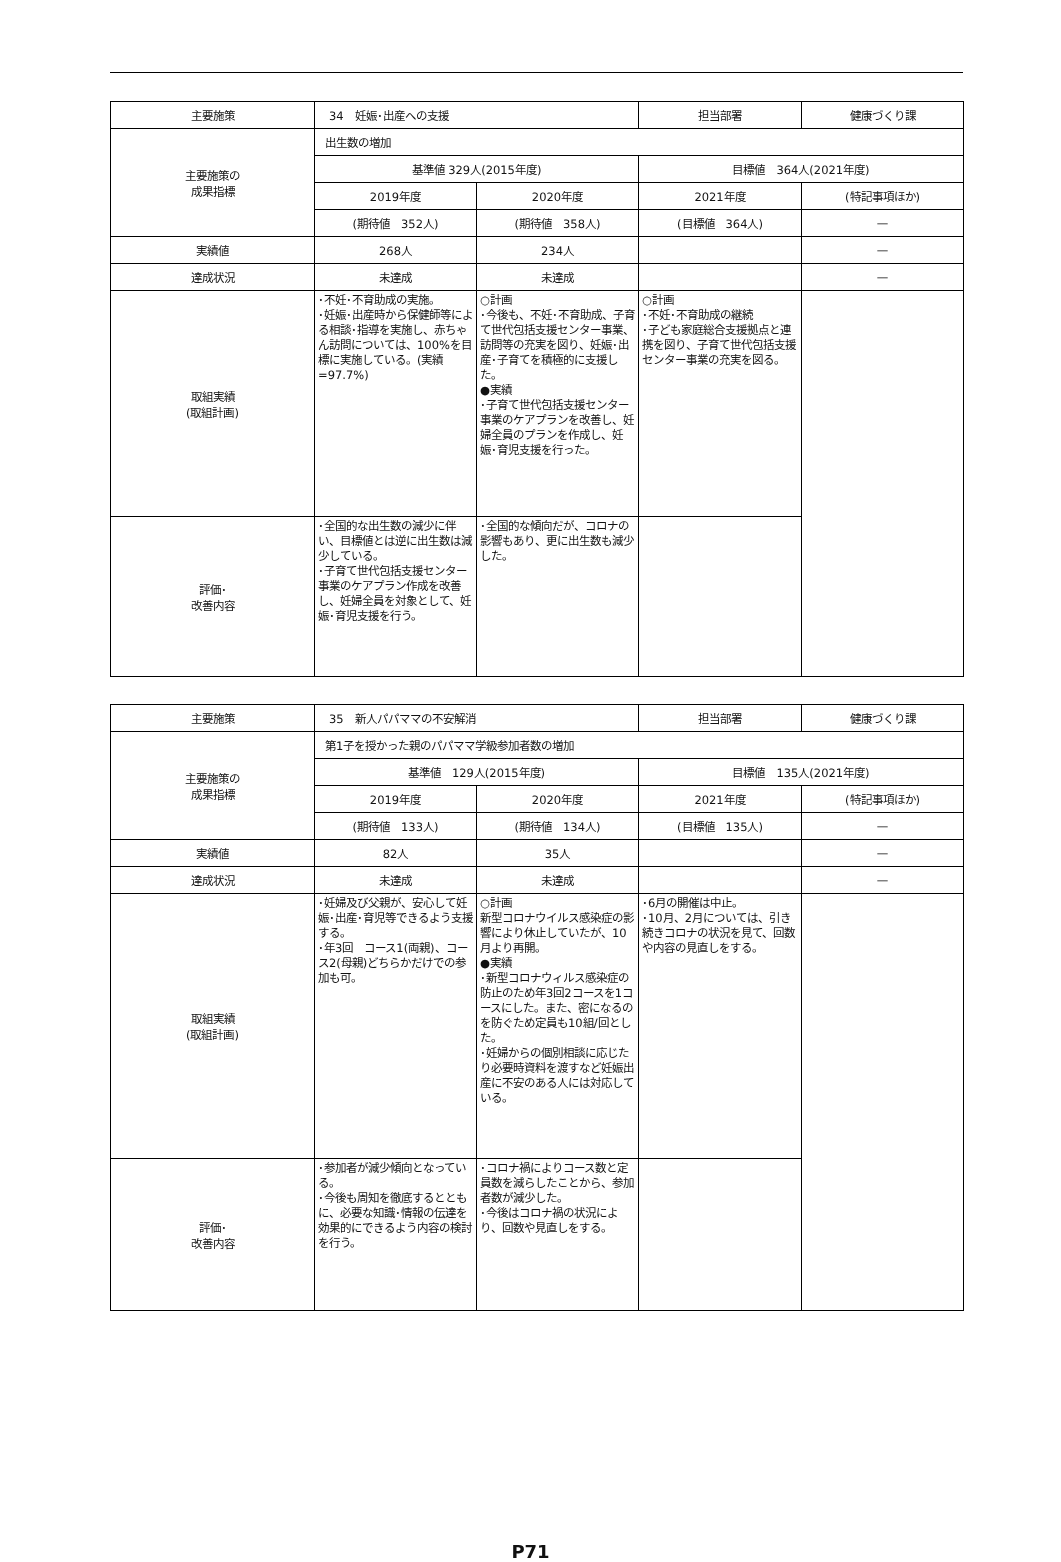| 主要施策 | 34 妊娠･出産への支援 | | 担当部署 | 健康づくり課 |
| 主要施策の 成果指標 | 出生数の増加 | | | |
| | 基準値 329人(2015年度) | | 目標値 364人(2021年度) | |
| | 2019年度 | 2020年度 | 2021年度 | (特記事項ほか) |
| | (期待値 352人) | (期待値 358人) | (目標値 364人) | — |
| 実績値 | 268人 | 234人 | | — |
| 達成状況 | 未達成 | 未達成 | | — |
| 取組実績 (取組計画) | ･不妊･不育助成の実施。 ･妊娠･出産時から保健師等による相談･指導を実施し、赤ちゃん訪問については、100%を目標に実施している。(実績=97.7%) | ○計画 ･今後も、不妊･不育助成、子育て世代包括支援センター事業、訪問等の充実を図り、妊娠･出産･子育てを積極的に支援した。 ●実績 ･子育て世代包括支援センター事業のケアプランを改善し、妊婦全員のプランを作成し、妊娠･育児支援を行った。 | ○計画 ･不妊･不育助成の継続 ･子ども家庭総合支援拠点と連携を図り、子育て世代包括支援センター事業の充実を図る。 | |
| 評価･ 改善内容 | ･全国的な出生数の減少に伴い、目標値とは逆に出生数は減少している。 ･子育て世代包括支援センター事業のケアプラン作成を改善し、妊婦全員を対象として、妊娠･育児支援を行う。 | ･全国的な傾向だが、コロナの影響もあり、更に出生数も減少した。 | | |
| 主要施策 | 35 新人パパママの不安解消 | | 担当部署 | 健康づくり課 |
| 主要施策の 成果指標 | 第1子を授かった親のパパママ学級参加者数の増加 | | | |
| | 基準値 129人(2015年度) | | 目標値 135人(2021年度) | |
| | 2019年度 | 2020年度 | 2021年度 | (特記事項ほか) |
| | (期待値 133人) | (期待値 134人) | (目標値 135人) | — |
| 実績値 | 82人 | 35人 | | — |
| 達成状況 | 未達成 | 未達成 | | — |
| 取組実績 (取組計画) | ･妊婦及び父親が、安心して妊娠･出産･育児等できるよう支援する。 ･年3回 コース1(両親)、コース2(母親)どちらかだけでの参加も可。 | ○計画 新型コロナウイルス感染症の影響により休止していたが、10月より再開。 ●実績 ･新型コロナウィルス感染症の防止のため年3回2コースを1コースにした。また、密になるのを防ぐため定員も10組/回とした。 ･妊婦からの個別相談に応じたり必要時資料を渡すなど妊娠出産に不安のある人には対応している。 | ･6月の開催は中止。 ･10月、2月については、引き続きコロナの状況を見て、回数や内容の見直しをする。 | |
| 評価･ 改善内容 | ･参加者が減少傾向となっている。 ･今後も周知を徹底するとともに、必要な知識･情報の伝達を効果的にできるよう内容の検討を行う。 | ･コロナ禍によりコース数と定員数を減らしたことから、参加者数が減少した。 ･今後はコロナ禍の状況により、回数や見直しをする。 | | |
P71